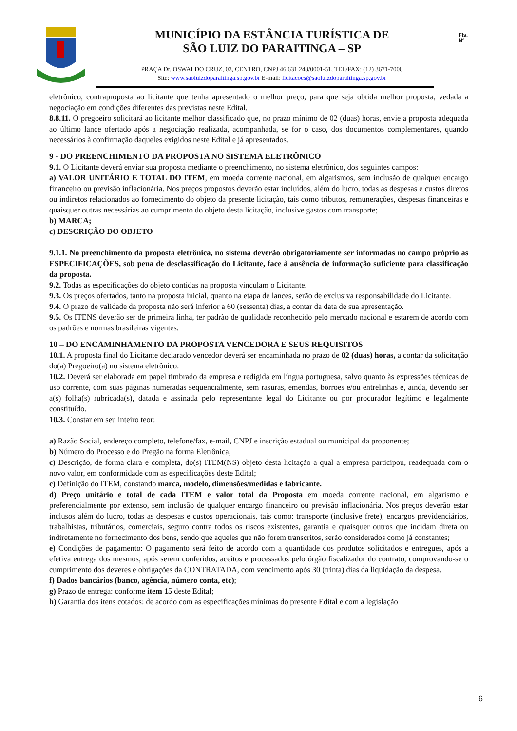MUNICÍPIO DA ESTÂNCIA TURÍSTICA DE
SÃO LUIZ DO PARAITINGA – SP
PRAÇA Dr. OSWALDO CRUZ, 03, CENTRO, CNPJ 46.631.248/0001-51, TEL/FAX: (12) 3671-7000
Site: www.saoluizdoparaitinga.sp.gov.br E-mail: licitacoes@saoluizdoparaitinga.sp.gov.br
Fls.
Nº
eletrônico, contraproposta ao licitante que tenha apresentado o melhor preço, para que seja obtida melhor proposta, vedada a negociação em condições diferentes das previstas neste Edital.
8.8.11. O pregoeiro solicitará ao licitante melhor classificado que, no prazo mínimo de 02 (duas) horas, envie a proposta adequada ao último lance ofertado após a negociação realizada, acompanhada, se for o caso, dos documentos complementares, quando necessários à confirmação daqueles exigidos neste Edital e já apresentados.
9 - DO PREENCHIMENTO DA PROPOSTA NO SISTEMA ELETRÔNICO
9.1. O Licitante deverá enviar sua proposta mediante o preenchimento, no sistema eletrônico, dos seguintes campos:
a) VALOR UNITÁRIO E TOTAL DO ITEM, em moeda corrente nacional, em algarismos, sem inclusão de qualquer encargo financeiro ou previsão inflacionária. Nos preços propostos deverão estar incluídos, além do lucro, todas as despesas e custos diretos ou indiretos relacionados ao fornecimento do objeto da presente licitação, tais como tributos, remunerações, despesas financeiras e quaisquer outras necessárias ao cumprimento do objeto desta licitação, inclusive gastos com transporte;
b) MARCA;
c) DESCRIÇÃO DO OBJETO
9.1.1. No preenchimento da proposta eletrônica, no sistema deverão obrigatoriamente ser informadas no campo próprio as ESPECIFICAÇÕES, sob pena de desclassificação do Licitante, face à ausência de informação suficiente para classificação da proposta.
9.2. Todas as especificações do objeto contidas na proposta vinculam o Licitante.
9.3. Os preços ofertados, tanto na proposta inicial, quanto na etapa de lances, serão de exclusiva responsabilidade do Licitante.
9.4. O prazo de validade da proposta não será inferior a 60 (sessenta) dias, a contar da data de sua apresentação.
9.5. Os ITENS deverão ser de primeira linha, ter padrão de qualidade reconhecido pelo mercado nacional e estarem de acordo com os padrões e normas brasileiras vigentes.
10 – DO ENCAMINHAMENTO DA PROPOSTA VENCEDORA E SEUS REQUISITOS
10.1. A proposta final do Licitante declarado vencedor deverá ser encaminhada no prazo de 02 (duas) horas, a contar da solicitação do(a) Pregoeiro(a) no sistema eletrônico.
10.2. Deverá ser elaborada em papel timbrado da empresa e redigida em língua portuguesa, salvo quanto às expressões técnicas de uso corrente, com suas páginas numeradas sequencialmente, sem rasuras, emendas, borrões e/ou entrelinhas e, ainda, devendo ser a(s) folha(s) rubricada(s), datada e assinada pelo representante legal do Licitante ou por procurador legítimo e legalmente constituído.
10.3. Constar em seu inteiro teor:
a) Razão Social, endereço completo, telefone/fax, e-mail, CNPJ e inscrição estadual ou municipal da proponente;
b) Número do Processo e do Pregão na forma Eletrônica;
c) Descrição, de forma clara e completa, do(s) ITEM(NS) objeto desta licitação a qual a empresa participou, readequada com o novo valor, em conformidade com as especificações deste Edital;
c) Definição do ITEM, constando marca, modelo, dimensões/medidas e fabricante.
d) Preço unitário e total de cada ITEM e valor total da Proposta em moeda corrente nacional, em algarismo e preferencialmente por extenso, sem inclusão de qualquer encargo financeiro ou previsão inflacionária. Nos preços deverão estar inclusos além do lucro, todas as despesas e custos operacionais, tais como: transporte (inclusive frete), encargos previdenciários, trabalhistas, tributários, comerciais, seguro contra todos os riscos existentes, garantia e quaisquer outros que incidam direta ou indiretamente no fornecimento dos bens, sendo que aqueles que não forem transcritos, serão considerados como já constantes;
e) Condições de pagamento: O pagamento será feito de acordo com a quantidade dos produtos solicitados e entregues, após a efetiva entrega dos mesmos, após serem conferidos, aceitos e processados pelo órgão fiscalizador do contrato, comprovando-se o cumprimento dos deveres e obrigações da CONTRATADA, com vencimento após 30 (trinta) dias da liquidação da despesa.
f) Dados bancários (banco, agência, número conta, etc);
g) Prazo de entrega: conforme item 15 deste Edital;
h) Garantia dos itens cotados: de acordo com as especificações mínimas do presente Edital e com a legislação
6